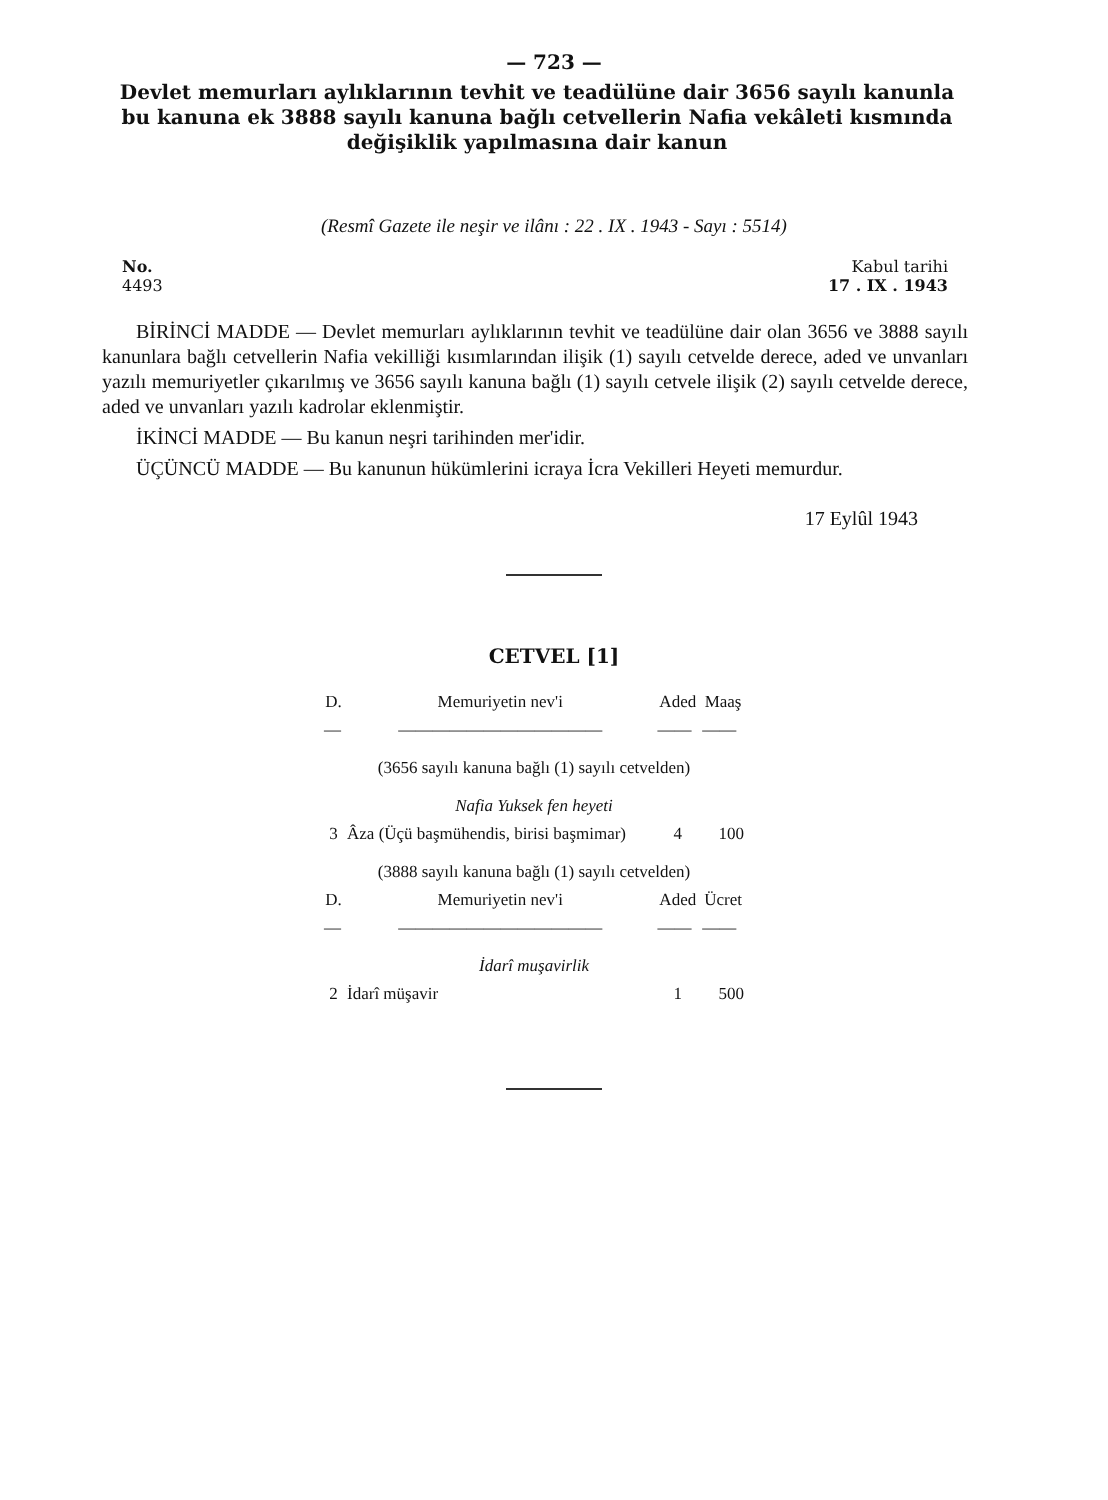— 723 —
Devlet memurları aylıklarının tevhit ve teadülüne dair 3656 sayılı kanunla bu kanuna ek 3888 sayılı kanuna bağlı cetvellerin Nafia vekâleti kısmında değişiklik yapılmasına dair kanun
(Resmî Gazete ile neşir ve ilânı : 22 . IX . 1943 - Sayı : 5514)
No.
4493
Kabul tarihi
17 . IX . 1943
BİRİNCİ MADDE — Devlet memurları aylıklarının tevhit ve teadülüne dair olan 3656 ve 3888 sayılı kanunlara bağlı cetvellerin Nafia vekilliği kısımlarından ilişik (1) sayılı cetvelde derece, aded ve unvanları yazılı memuriyetler çıkarılmış ve 3656 sayılı kanuna bağlı (1) sayılı cetvele ilişik (2) sayılı cetvelde derece, aded ve unvanları yazılı kadrolar eklenmiştir.
İKİNCİ MADDE — Bu kanun neşri tarihinden mer'idir.
ÜÇÜNCÜ MADDE — Bu kanunun hükümlerini icraya İcra Vekilleri Heyeti memurdur.
17 Eylûl 1943
CETVEL [1]
| D. | Memuriyetin nev'i | Aded | Maaş |
| --- | --- | --- | --- |
| — | ———————————— | —— | —— |
| (3656 sayılı kanuna bağlı (1) sayılı cetvelden) | | | |
| Nafia Yuksek fen heyeti | | | |
| 3 | Âza (Üçü başmühendis, birisi başmimar) | 4 | 100 |
| (3888 sayılı kanuna bağlı (1) sayılı cetvelden) | | | |
| D. | Memuriyetin nev'i | Aded | Ücret |
| — | ———————————— | —— | —— |
| İdarî muşavirlik | | | |
| 2 | İdarî müşavir | 1 | 500 |